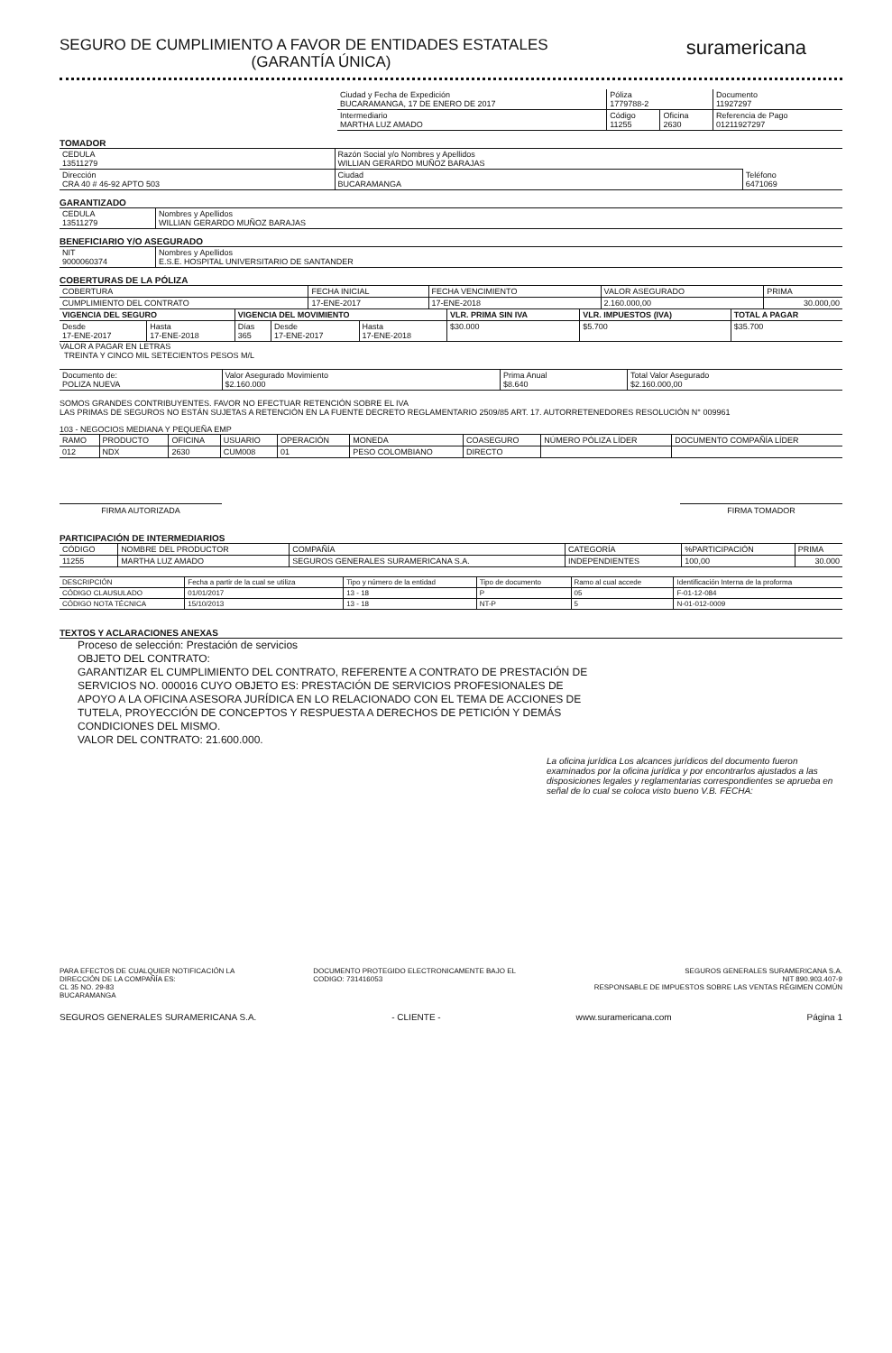SEGURO DE CUMPLIMIENTO A FAVOR DE ENTIDADES ESTATALES
(GARANTÍA ÚNICA)
suramericana
| Ciudad y Fecha de Expedición BUCARAMANGA, 17 DE ENERO DE 2017 | Póliza 1779788-2 | | Documento 11927297 |
| Intermediario MARTHA LUZ AMADO | Código 11255 | Oficina 2630 | Referencia de Pago 01211927297 |
TOMADOR
| CEDULA 13511279 | Razón Social y/o Nombres y Apellidos WILLIAN GERARDO MUÑOZ BARAJAS | | |
| Dirección CRA 40 # 46-92 APTO 503 | | Ciudad BUCARAMANGA | Teléfono 6471069 |
GARANTIZADO
| CEDULA 13511279 | Nombres y Apellidos WILLIAN GERARDO MUÑOZ BARAJAS |
BENEFICIARIO Y/O ASEGURADO
| NIT 9000060374 | Nombres y Apellidos E.S.E. HOSPITAL UNIVERSITARIO DE SANTANDER |
COBERTURAS DE LA PÓLIZA
| COBERTURA | FECHA INICIAL | FECHA VENCIMIENTO | VALOR ASEGURADO | PRIMA |
| --- | --- | --- | --- | --- |
| CUMPLIMIENTO DEL CONTRATO | 17-ENE-2017 | 17-ENE-2018 | 2.160.000,00 | 30.000,00 |
| VIGENCIA DEL SEGURO | | VIGENCIA DEL MOVIMIENTO | | | VLR. PRIMA SIN IVA | VLR. IMPUESTOS (IVA) | TOTAL A PAGAR |
| --- | --- | --- | --- | --- | --- | --- | --- |
| Desde 17-ENE-2017 | Hasta 17-ENE-2018 | Días 365 | Desde 17-ENE-2017 | Hasta 17-ENE-2018 | $30.000 | $5.700 | $35.700 |
VALOR A PAGAR EN LETRAS
TREINTA Y CINCO MIL SETECIENTOS PESOS M/L
| Documento de: POLIZA NUEVA | Valor Asegurado Movimiento $2.160.000 | Prima Anual $8.640 | Total Valor Asegurado $2.160.000,00 |
SOMOS GRANDES CONTRIBUYENTES. FAVOR NO EFECTUAR RETENCIÓN SOBRE EL IVA
LAS PRIMAS DE SEGUROS NO ESTÁN SUJETAS A RETENCIÓN EN LA FUENTE DECRETO REGLAMENTARIO 2509/85 ART. 17. AUTORRETENEDORES RESOLUCIÓN N° 009961
103 - NEGOCIOS MEDIANA Y PEQUEÑA EMP
| RAMO | PRODUCTO | OFICINA | USUARIO | OPERACIÓN | MONEDA | COASEGURO | NÚMERO PÓLIZA LÍDER | DOCUMENTO COMPAÑÍA LÍDER |
| --- | --- | --- | --- | --- | --- | --- | --- | --- |
| 012 | NDX | 2630 | CUM008 | 01 | PESO COLOMBIANO | DIRECTO | | |
FIRMA AUTORIZADA FIRMA TOMADOR
PARTICIPACIÓN DE INTERMEDIARIOS
| CÓDIGO | NOMBRE DEL PRODUCTOR | COMPAÑÍA | CATEGORÍA | %PARTICIPACIÓN | PRIMA |
| --- | --- | --- | --- | --- | --- |
| 11255 | MARTHA LUZ AMADO | SEGUROS GENERALES SURAMERICANA S.A. | INDEPENDIENTES | 100,00 | 30.000 |
| DESCRIPCIÓN | Fecha a partir de la cual se utiliza | Tipo y número de la entidad | Tipo de documento | Ramo al cual accede | Identificación Interna de la proforma |
| --- | --- | --- | --- | --- | --- |
| CÓDIGO CLAUSULADO | 01/01/2017 | 13 - 18 | P | 05 | F-01-12-084 |
| CÓDIGO NOTA TÉCNICA | 15/10/2013 | 13 - 18 | NT-P | 5 | N-01-012-0009 |
TEXTOS Y ACLARACIONES ANEXAS
Proceso de selección: Prestación de servicios
OBJETO DEL CONTRATO:
GARANTIZAR EL CUMPLIMIENTO DEL CONTRATO, REFERENTE A CONTRATO DE PRESTACIÓN DE
SERVICIOS NO. 000016 CUYO OBJETO ES: PRESTACIÓN DE SERVICIOS PROFESIONALES DE
APOYO A LA OFICINA ASESORA JURÍDICA EN LO RELACIONADO CON EL TEMA DE ACCIONES DE
TUTELA, PROYECCIÓN DE CONCEPTOS Y RESPUESTA A DERECHOS DE PETICIÓN Y DEMÁS
CONDICIONES DEL MISMO.
VALOR DEL CONTRATO: 21.600.000.
La oficina jurídica Los alcances jurídicos del documento fueron examinados por la oficina jurídica y por encontrarlos ajustados a las disposiciones legales y reglamentarias correspondientes se aprueba en señal de lo cual se coloca visto bueno V.B. FECHA:
PARA EFECTOS DE CUALQUIER NOTIFICACIÓN LA
DIRECCIÓN DE LA COMPAÑÍA ES:
CL 35 NO. 29-83
BUCARAMANGA
DOCUMENTO PROTEGIDO ELECTRONICAMENTE BAJO EL
CODIGO: 731416053
SEGUROS GENERALES SURAMERICANA S.A.
NIT 890.903.407-9
RESPONSABLE DE IMPUESTOS SOBRE LAS VENTAS RÉGIMEN COMÚN
SEGUROS GENERALES SURAMERICANA S.A.
- CLIENTE - www.suramericana.com Página 1